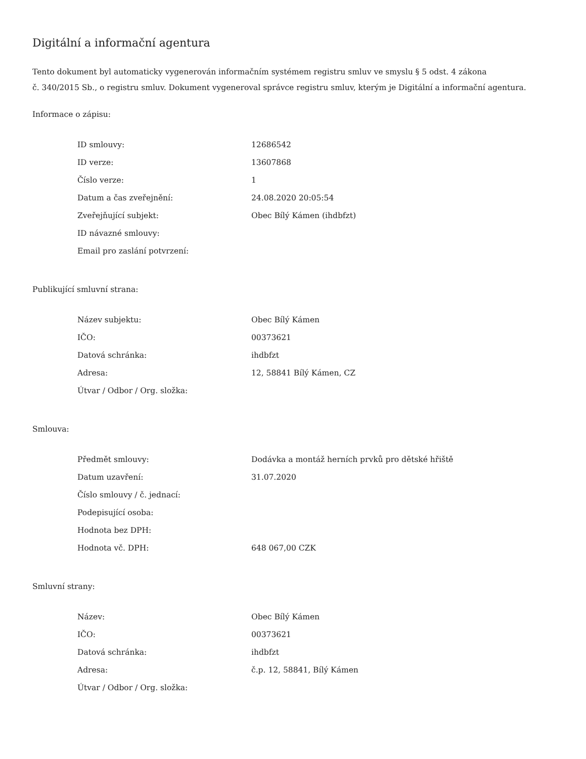Digitální a informační agentura
Tento dokument byl automaticky vygenerován informačním systémem registru smluv ve smyslu § 5 odst. 4 zákona
č. 340/2015 Sb., o registru smluv. Dokument vygeneroval správce registru smluv, kterým je Digitální a informační agentura.
Informace o zápisu:
| ID smlouvy: | 12686542 |
| ID verze: | 13607868 |
| Číslo verze: | 1 |
| Datum a čas zveřejnění: | 24.08.2020 20:05:54 |
| Zveřejňující subjekt: | Obec Bílý Kámen (ihdbfzt) |
| ID návazné smlouvy: | |
| Email pro zaslání potvrzení: | |
Publikující smluvní strana:
| Název subjektu: | Obec Bílý Kámen |
| IČO: | 00373621 |
| Datová schránka: | ihdbfzt |
| Adresa: | 12, 58841 Bílý Kámen, CZ |
| Útvar / Odbor / Org. složka: | |
Smlouva:
| Předmět smlouvy: | Dodávka a montáž herních prvků pro dětské hřiště |
| Datum uzavření: | 31.07.2020 |
| Číslo smlouvy / č. jednací: | |
| Podepisující osoba: | |
| Hodnota bez DPH: | |
| Hodnota vč. DPH: | 648 067,00 CZK |
Smluvní strany:
| Název: | Obec Bílý Kámen |
| IČO: | 00373621 |
| Datová schránka: | ihdbfzt |
| Adresa: | č.p. 12, 58841, Bílý Kámen |
| Útvar / Odbor / Org. složka: | |